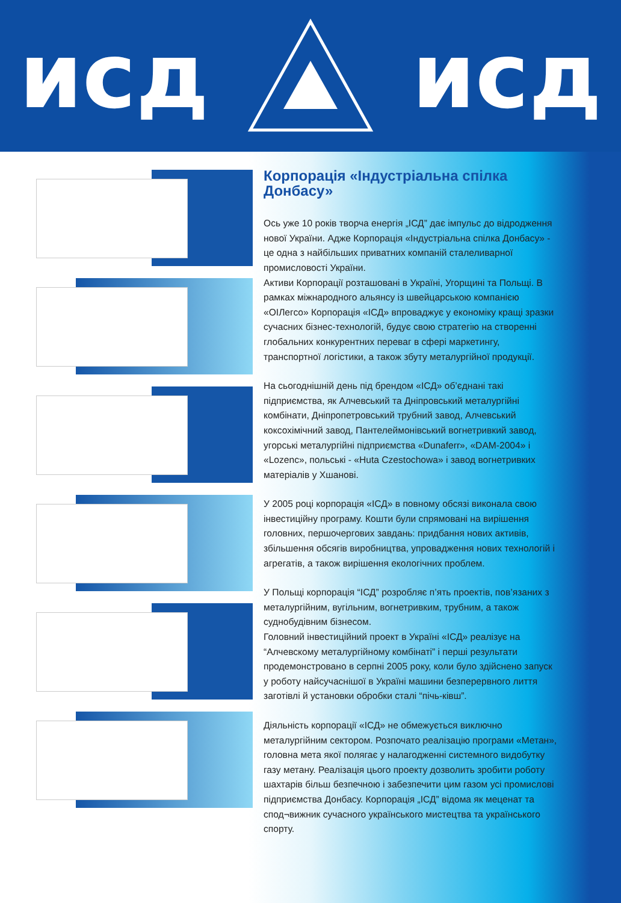исд исд
Корпорація «Індустріальна спілка Донбасу»
Ось уже 10 років творча енергія „ІСД” дає імпульс до відродження нової України. Адже Корпорація «Індустріальна спілка Донбасу» - це одна з найбільших приватних компаній сталеливарної промисловості України.
Активи Корпорації розташовані в Україні, Угорщині та Польщі. В рамках міжнародного альянсу із швейцарською компанією «ОІЛегсо» Корпорація «ІСД» впроваджує у економіку кращі зразки сучасних бізнес-технологій, будує свою стратегію на створенні глобальних конкурентних переваг в сфері маркетингу, транспортної логістики, а також збуту металургійної продукції.
На сьогоднішній день під брендом «ІСД» об’єднані такі підприємства, як Алчевський та Дніпровський металургійні комбінати, Дніпропетровський трубний завод, Алчевський коксохімічний завод, Пантелеймонівський вогнетривкий завод, угорські металургійні підприємства «Dunaferr», «DAM-2004» і «Lozenc», польські - «Huta Czestochowa» і завод вогнетривких матеріалів у Хшанові.
У 2005 році корпорація «ІСД» в повному обсязі виконала свою інвестиційну програму. Кошти були спрямовані на вирішення головних, першочергових завдань: придбання нових активів, збільшення обсягів виробництва, упровадження нових технологій і агрегатів, а також вирішення екологічних проблем.
У Польщі корпорація “ІСД” розробляє п’ять проектів, пов’язаних з металургійним, вугільним, вогнетривким, трубним, а також суднобудівним бізнесом.
Головний інвестиційний проект в Україні «ІСД» реалізує на “Алчевскому металургійному комбінаті” і перші результати продемонстровано в серпні 2005 року, коли було здійснено запуск у роботу найсучаснішої в Україні машини безперервного лиття заготівлі й установки обробки сталі “пічь-ківш”.
Діяльність корпорації «ІСД» не обмежується виключно металургійним сектором. Розпочато реалізацію програми «Метан», головна мета якої полягає у налагодженні системного видобутку газу метану. Реалізація цього проекту дозволить зробити роботу шахтарів більш безпечною і забезпечити цим газом усі промислові підприємства Донбасу. Корпорація „ІСД” відома як меценат та спод¬вижник сучасного українського мистецтва та українського спорту.